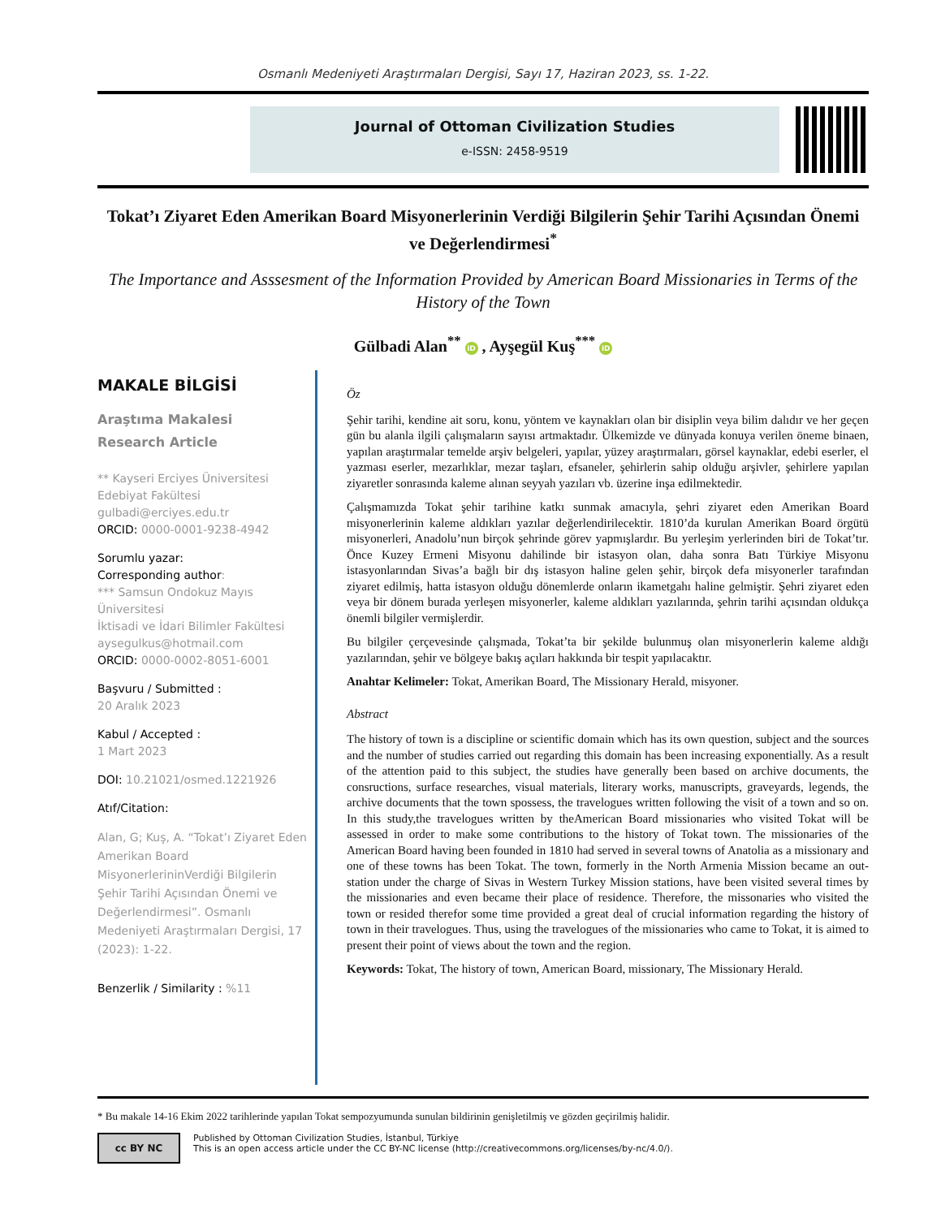Osmanlı Medeniyeti Araştırmaları Dergisi, Sayı 17, Haziran 2023, ss. 1-22.
Journal of Ottoman Civilization Studies
e-ISSN: 2458-9519
Tokat’ı Ziyaret Eden Amerikan Board Misyonerlerinin Verdiği Bilgilerin Şehir Tarihi Açısından Önemi ve Değerlendirmesi<sup>*</sup>
The Importance and Asssesment of the Information Provided by American Board Missionaries in Terms of the History of the Town
Gülbadi Alan<sup>**</sup> iD , Ayşegül Kuş<sup>***</sup> iD
MAKALE BİLGİSİ
Araştıma Makalesi
Research Article
** Kayseri Erciyes Üniversitesi Edebiyat Fakültesi
gulbadi@erciyes.edu.tr
ORCID: 0000-0001-9238-4942
Sorumlu yazar:
Corresponding author:
*** Samsun Ondokuz Mayıs Üniversitesi
İktisadi ve İdari Bilimler Fakültesi
aysegulkus@hotmail.com
ORCID: 0000-0002-8051-6001
Başvuru / Submitted :
20 Aralık 2023
Kabul / Accepted :
1 Mart 2023
DOI: 10.21021/osmed.1221926
Atıf/Citation:
Alan, G; Kuş, A. “Tokat’ı Ziyaret Eden Amerikan Board MisyonerlerininVerdiği Bilgilerin Şehir Tarihi Açısından Önemi ve Değerlendirmesi”. Osmanlı Medeniyeti Araştırmaları Dergisi, 17 (2023): 1-22.
Benzerlik / Similarity : %11
Öz
Şehir tarihi, kendine ait soru, konu, yöntem ve kaynakları olan bir disiplin veya bilim dalıdır ve her geçen gün bu alanla ilgili çalışmaların sayısı artmaktadır. Ülkemizde ve dünyada konuya verilen öneme binaen, yapılan araştırmalar temelde arşiv belgeleri, yapılar, yüzey araştırmaları, görsel kaynaklar, edebi eserler, el yazması eserler, mezarlıklar, mezar taşları, efsaneler, şehirlerin sahip olduğu arşivler, şehirlere yapılan ziyaretler sonrasında kaleme alınan seyyah yazıları vb. üzerine inşa edilmektedir.
Çalışmamızda Tokat şehir tarihine katkı sunmak amacıyla, şehri ziyaret eden Amerikan Board misyonerlerinin kaleme aldıkları yazılar değerlendirilecektir. 1810’da kurulan Amerikan Board örgütü misyonerleri, Anadolu’nun birçok şehrinde görev yapmışlardır. Bu yerleşim yerlerinden biri de Tokat’tır. Önce Kuzey Ermeni Misyonu dahilinde bir istasyon olan, daha sonra Batı Türkiye Misyonu istasyonlarından Sivas’a bağlı bir dış istasyon haline gelen şehir, birçok defa misyonerler tarafından ziyaret edilmiş, hatta istasyon olduğu dönemlerde onların ikametgahı haline gelmiştir. Şehri ziyaret eden veya bir dönem burada yerleşen misyonerler, kaleme aldıkları yazılarında, şehrin tarihi açısından oldukça önemli bilgiler vermişlerdir.
Bu bilgiler çerçevesinde çalışmada, Tokat’ta bir şekilde bulunmuş olan misyonerlerin kaleme aldığı yazılarından, şehir ve bölgeye bakış açıları hakkında bir tespit yapılacaktır.
Anahtar Kelimeler: Tokat, Amerikan Board, The Missionary Herald, misyoner.
Abstract
The history of town is a discipline or scientific domain which has its own question, subject and the sources and the number of studies carried out regarding this domain has been increasing exponentially. As a result of the attention paid to this subject, the studies have generally been based on archive documents, the consructions, surface researches, visual materials, literary works, manuscripts, graveyards, legends, the archive documents that the town spossess, the travelogues written following the visit of a town and so on. In this study,the travelogues written by theAmerican Board missionaries who visited Tokat will be assessed in order to make some contributions to the history of Tokat town. The missionaries of the American Board having been founded in 1810 had served in several towns of Anatolia as a missionary and one of these towns has been Tokat. The town, formerly in the North Armenia Mission became an out-station under the charge of Sivas in Western Turkey Mission stations, have been visited several times by the missionaries and even became their place of residence. Therefore, the missonaries who visited the town or resided therefor some time provided a great deal of crucial information regarding the history of town in their travelogues. Thus, using the travelogues of the missionaries who came to Tokat, it is aimed to present their point of views about the town and the region.
Keywords: Tokat, The history of town, American Board, missionary, The Missionary Herald.
* Bu makale 14-16 Ekim 2022 tarihlerinde yapılan Tokat sempozyumunda sunulan bildirinin genişletilmiş ve gözden geçirilmiş halidir.
cc BY NC
Published by Ottoman Civilization Studies, İstanbul, Türkiye
This is an open access article under the CC BY-NC license (http://creativecommons.org/licenses/by-nc/4.0/).